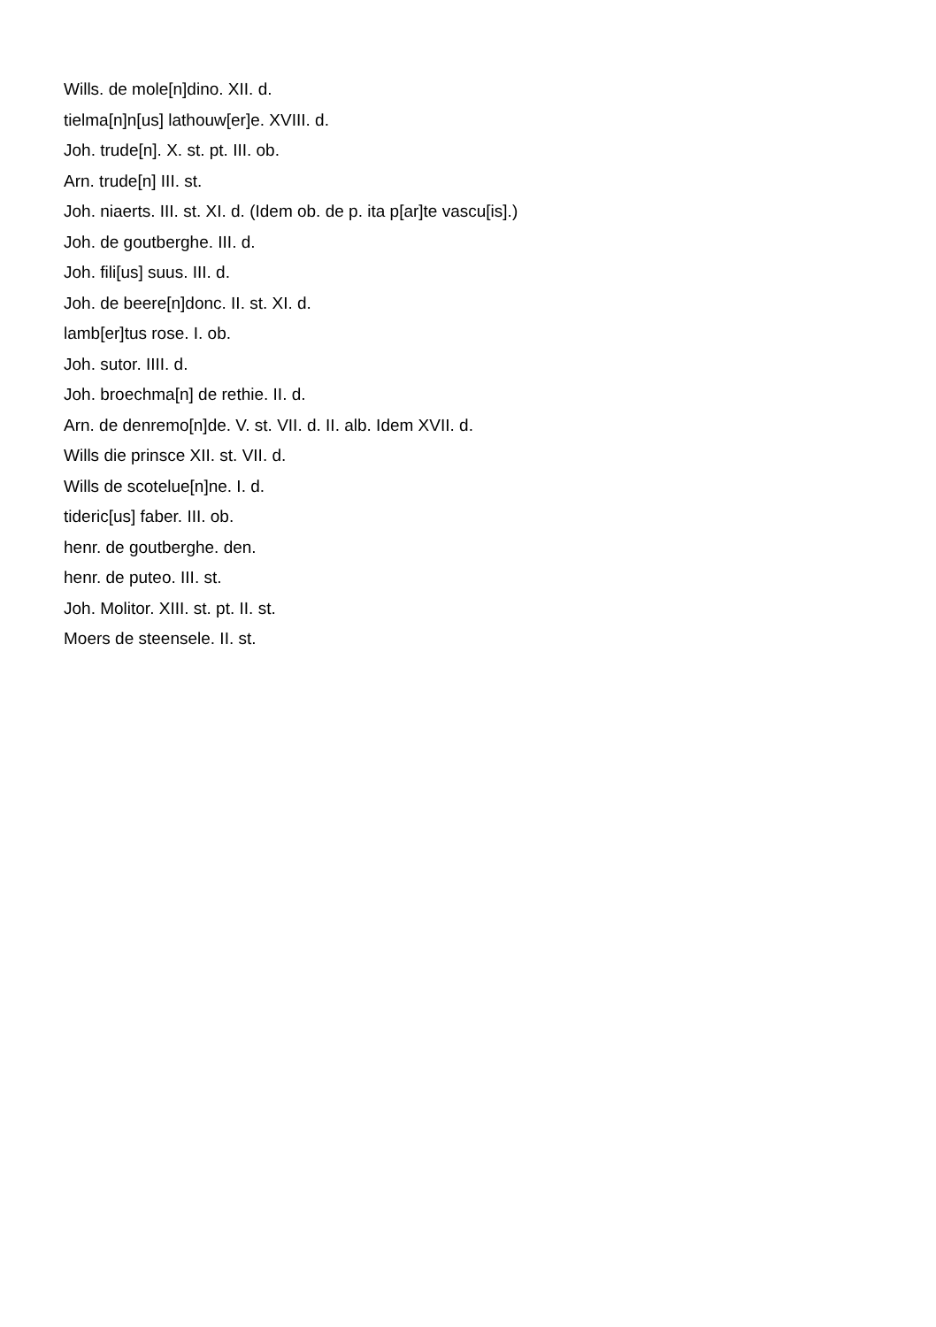Wills. de mole[n]dino. XII. d.
tielma[n]n[us] lathouw[er]e. XVIII. d.
Joh. trude[n]. X. st. pt. III. ob.
Arn. trude[n] III. st.
Joh. niaerts. III. st. XI. d. (Idem ob. de p. ita p[ar]te vascu[is].)
Joh. de goutberghe. III. d.
Joh. fili[us] suus. III. d.
Joh. de beere[n]donc. II. st. XI. d.
lamb[er]tus rose. I. ob.
Joh. sutor. IIII. d.
Joh. broechma[n] de rethie. II. d.
Arn. de denremo[n]de. V. st. VII. d. II. alb. Idem XVII. d.
Wills die prinsce XII. st. VII. d.
Wills de scotelue[n]ne. I. d.
tideric[us] faber. III. ob.
henr. de goutberghe. den.
henr. de puteo. III. st.
Joh. Molitor. XIII. st. pt. II. st.
Moers de steensele. II. st.